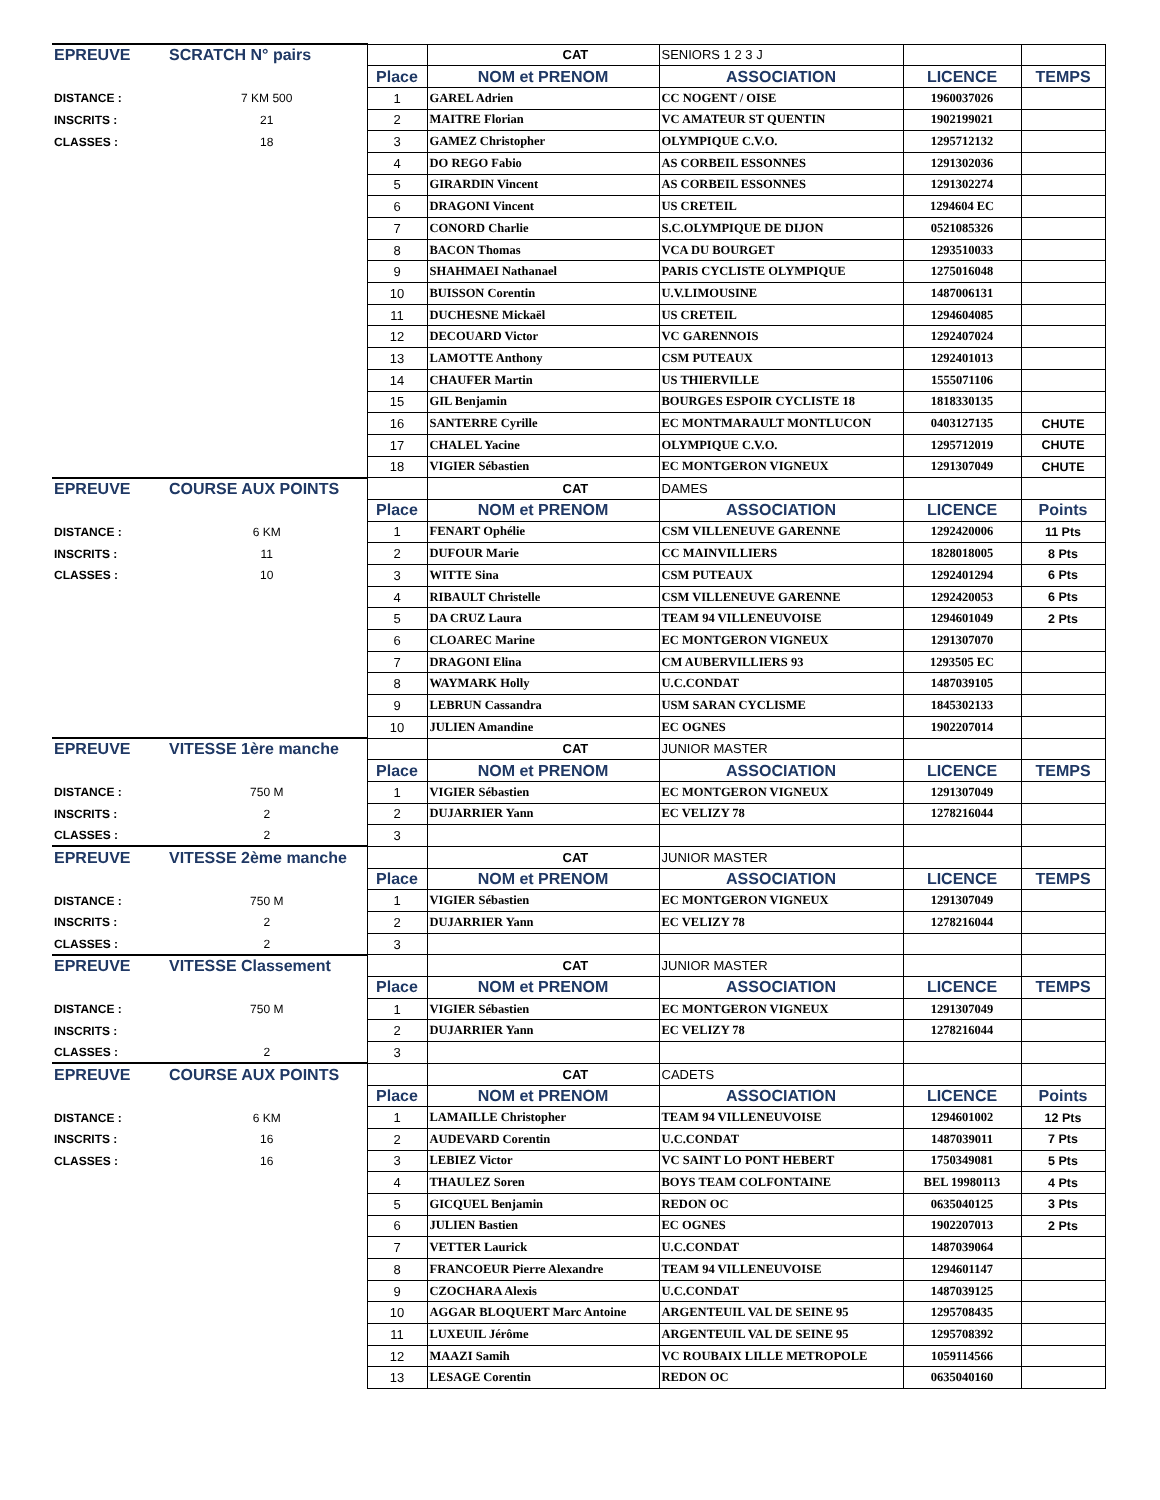| EPREUVE | SCRATCH N° pairs | | CAT | SENIORS 1 2 3 J | | |
| | | Place | NOM et PRENOM | ASSOCIATION | LICENCE | TEMPS |
| DISTANCE : | 7 KM 500 | 1 | GAREL Adrien | CC NOGENT / OISE | 1960037026 | |
| INSCRITS : | 21 | 2 | MAITRE Florian | VC AMATEUR ST QUENTIN | 1902199021 | |
| CLASSES : | 18 | 3 | GAMEZ Christopher | OLYMPIQUE C.V.O. | 1295712132 | |
| | | 4 | DO REGO Fabio | AS CORBEIL ESSONNES | 1291302036 | |
| | | 5 | GIRARDIN Vincent | AS CORBEIL ESSONNES | 1291302274 | |
| | | 6 | DRAGONI Vincent | US CRETEIL | 1294604 EC | |
| | | 7 | CONORD Charlie | S.C.OLYMPIQUE DE DIJON | 0521085326 | |
| | | 8 | BACON Thomas | VCA DU BOURGET | 1293510033 | |
| | | 9 | SHAHMAEI Nathanael | PARIS CYCLISTE OLYMPIQUE | 1275016048 | |
| | | 10 | BUISSON Corentin | U.V.LIMOUSINE | 1487006131 | |
| | | 11 | DUCHESNE Mickaël | US CRETEIL | 1294604085 | |
| | | 12 | DECOUARD Victor | VC GARENNOIS | 1292407024 | |
| | | 13 | LAMOTTE Anthony | CSM PUTEAUX | 1292401013 | |
| | | 14 | CHAUFER Martin | US THIERVILLE | 1555071106 | |
| | | 15 | GIL Benjamin | BOURGES ESPOIR CYCLISTE 18 | 1818330135 | |
| | | 16 | SANTERRE Cyrille | EC MONTMARAULT MONTLUCON | 0403127135 | CHUTE |
| | | 17 | CHALEL Yacine | OLYMPIQUE C.V.O. | 1295712019 | CHUTE |
| | | 18 | VIGIER Sébastien | EC MONTGERON VIGNEUX | 1291307049 | CHUTE |
| EPREUVE | COURSE AUX POINTS | | CAT | DAMES | | |
| | | Place | NOM et PRENOM | ASSOCIATION | LICENCE | Points |
| DISTANCE : | 6 KM | 1 | FENART Ophélie | CSM VILLENEUVE GARENNE | 1292420006 | 11 Pts |
| INSCRITS : | 11 | 2 | DUFOUR Marie | CC MAINVILLIERS | 1828018005 | 8 Pts |
| CLASSES : | 10 | 3 | WITTE Sina | CSM PUTEAUX | 1292401294 | 6 Pts |
| | | 4 | RIBAULT Christelle | CSM VILLENEUVE GARENNE | 1292420053 | 6 Pts |
| | | 5 | DA CRUZ Laura | TEAM 94 VILLENEUVOISE | 1294601049 | 2 Pts |
| | | 6 | CLOAREC Marine | EC MONTGERON VIGNEUX | 1291307070 | |
| | | 7 | DRAGONI Elina | CM AUBERVILLIERS 93 | 1293505 EC | |
| | | 8 | WAYMARK Holly | U.C.CONDAT | 1487039105 | |
| | | 9 | LEBRUN Cassandra | USM SARAN CYCLISME | 1845302133 | |
| | | 10 | JULIEN Amandine | EC OGNES | 1902207014 | |
| EPREUVE | VITESSE 1ère manche | | CAT | JUNIOR MASTER | | |
| | | Place | NOM et PRENOM | ASSOCIATION | LICENCE | TEMPS |
| DISTANCE : | 750 M | 1 | VIGIER Sébastien | EC MONTGERON VIGNEUX | 1291307049 | |
| INSCRITS : | 2 | 2 | DUJARRIER Yann | EC VELIZY 78 | 1278216044 | |
| CLASSES : | 2 | 3 | | | | |
| EPREUVE | VITESSE 2ème manche | | CAT | JUNIOR MASTER | | |
| | | Place | NOM et PRENOM | ASSOCIATION | LICENCE | TEMPS |
| DISTANCE : | 750 M | 1 | VIGIER Sébastien | EC MONTGERON VIGNEUX | 1291307049 | |
| INSCRITS : | 2 | 2 | DUJARRIER Yann | EC VELIZY 78 | 1278216044 | |
| CLASSES : | 2 | 3 | | | | |
| EPREUVE | VITESSE Classement | | CAT | JUNIOR MASTER | | |
| | | Place | NOM et PRENOM | ASSOCIATION | LICENCE | TEMPS |
| DISTANCE : | 750 M | 1 | VIGIER Sébastien | EC MONTGERON VIGNEUX | 1291307049 | |
| INSCRITS : | | 2 | DUJARRIER Yann | EC VELIZY 78 | 1278216044 | |
| CLASSES : | 2 | 3 | | | | |
| EPREUVE | COURSE AUX POINTS | | CAT | CADETS | | |
| | | Place | NOM et PRENOM | ASSOCIATION | LICENCE | Points |
| DISTANCE : | 6 KM | 1 | LAMAILLE Christopher | TEAM 94 VILLENEUVOISE | 1294601002 | 12 Pts |
| INSCRITS : | 16 | 2 | AUDEVARD Corentin | U.C.CONDAT | 1487039011 | 7 Pts |
| CLASSES : | 16 | 3 | LEBIEZ Victor | VC SAINT LO PONT HEBERT | 1750349081 | 5 Pts |
| | | 4 | THAULEZ Soren | BOYS TEAM COLFONTAINE | BEL 19980113 | 4 Pts |
| | | 5 | GICQUEL Benjamin | REDON OC | 0635040125 | 3 Pts |
| | | 6 | JULIEN Bastien | EC OGNES | 1902207013 | 2 Pts |
| | | 7 | VETTER Laurick | U.C.CONDAT | 1487039064 | |
| | | 8 | FRANCOEUR Pierre Alexandre | TEAM 94 VILLENEUVOISE | 1294601147 | |
| | | 9 | CZOCHARA Alexis | U.C.CONDAT | 1487039125 | |
| | | 10 | AGGAR BLOQUERT Marc Antoine | ARGENTEUIL VAL DE SEINE 95 | 1295708435 | |
| | | 11 | LUXEUIL Jérôme | ARGENTEUIL VAL DE SEINE 95 | 1295708392 | |
| | | 12 | MAAZI Samih | VC ROUBAIX LILLE METROPOLE | 1059114566 | |
| | | 13 | LESAGE Corentin | REDON OC | 0635040160 | |